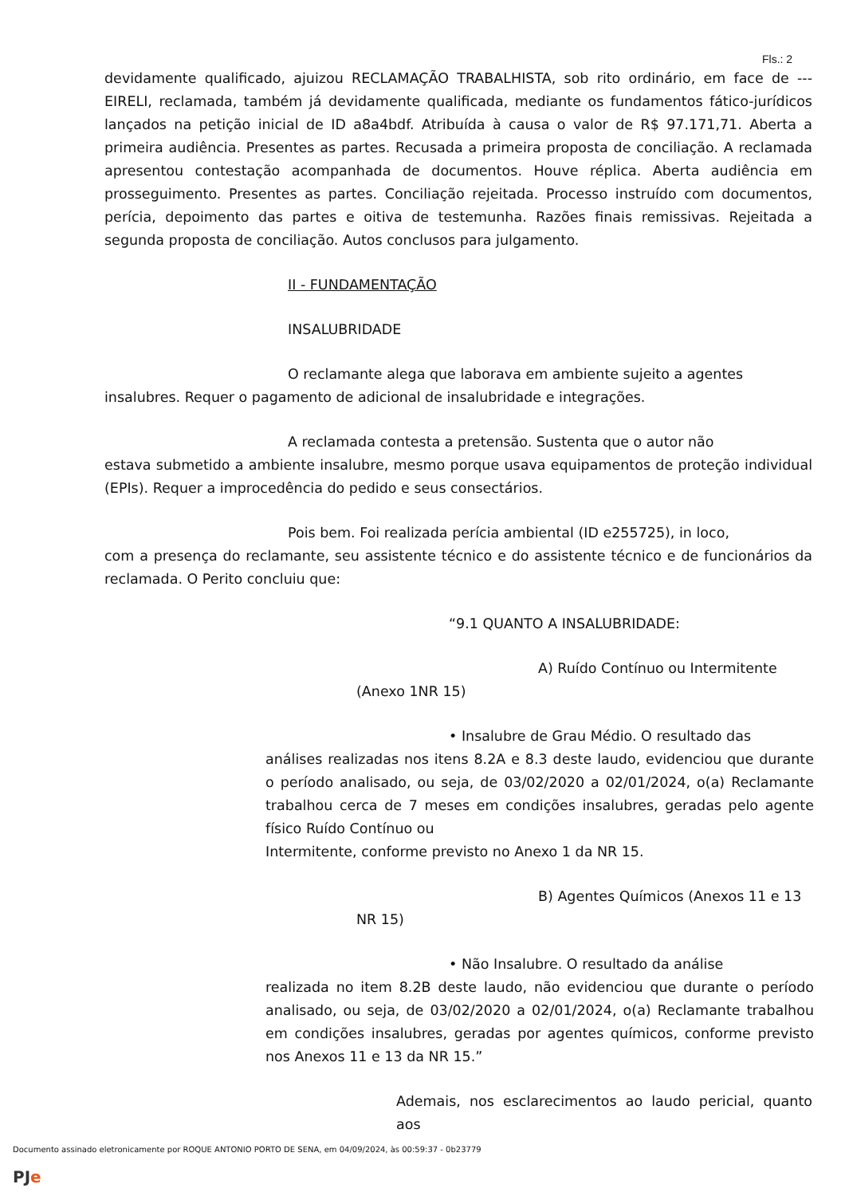Fls.: 2
devidamente qualificado, ajuizou RECLAMAÇÃO TRABALHISTA, sob rito ordinário, em face de --- EIRELI, reclamada, também já devidamente qualificada, mediante os fundamentos fático-jurídicos lançados na petição inicial de ID a8a4bdf. Atribuída à causa o valor de R$ 97.171,71. Aberta a primeira audiência. Presentes as partes. Recusada a primeira proposta de conciliação. A reclamada apresentou contestação acompanhada de documentos. Houve réplica. Aberta audiência em prosseguimento. Presentes as partes. Conciliação rejeitada. Processo instruído com documentos, perícia, depoimento das partes e oitiva de testemunha. Razões finais remissivas. Rejeitada a segunda proposta de conciliação. Autos conclusos para julgamento.
II - FUNDAMENTAÇÃO
INSALUBRIDADE
O reclamante alega que laborava em ambiente sujeito a agentes
insalubres. Requer o pagamento de adicional de insalubridade e integrações.
A reclamada contesta a pretensão. Sustenta que o autor não
estava submetido a ambiente insalubre, mesmo porque usava equipamentos de proteção individual (EPIs). Requer a improcedência do pedido e seus consectários.
Pois bem. Foi realizada perícia ambiental (ID e255725), in loco,
com a presença do reclamante, seu assistente técnico e do assistente técnico e de funcionários da reclamada. O Perito concluiu que:
“9.1 QUANTO A INSALUBRIDADE:
A) Ruído Contínuo ou Intermitente
(Anexo 1NR 15)
• Insalubre de Grau Médio. O resultado das
análises realizadas nos itens 8.2A e 8.3 deste laudo, evidenciou que durante o período analisado, ou seja, de 03/02/2020 a 02/01/2024, o(a) Reclamante trabalhou cerca de 7 meses em condições insalubres, geradas pelo agente físico Ruído Contínuo ou
Intermitente, conforme previsto no Anexo 1 da NR 15.
B) Agentes Químicos (Anexos 11 e 13
NR 15)
• Não Insalubre. O resultado da análise
realizada no item 8.2B deste laudo, não evidenciou que durante o período analisado, ou seja, de 03/02/2020 a 02/01/2024, o(a) Reclamante trabalhou em condições insalubres, geradas por agentes químicos, conforme previsto nos Anexos 11 e 13 da NR 15.”
Ademais, nos esclarecimentos ao laudo pericial, quanto aos
Documento assinado eletronicamente por ROQUE ANTONIO PORTO DE SENA, em 04/09/2024, às 00:59:37 - 0b23779
PJe